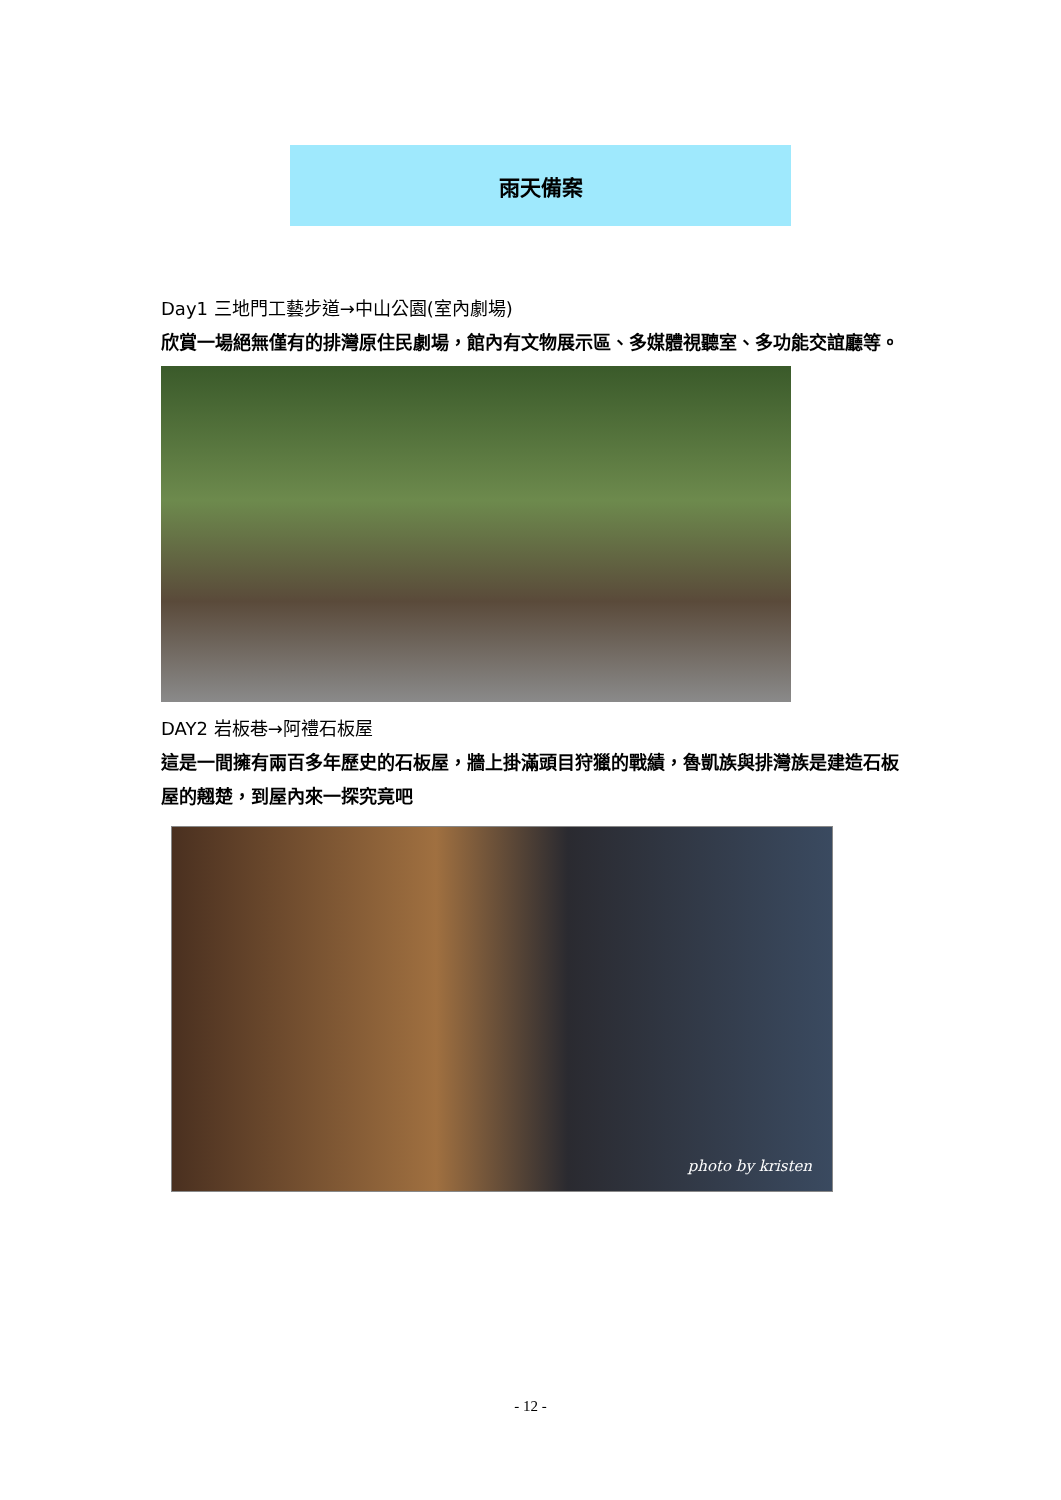雨天備案
Day1 三地門工藝步道→中山公園(室內劇場)
欣賞一場絕無僅有的排灣原住民劇場，館內有文物展示區、多媒體視聽室、多功能交誼廳等。
DAY2 岩板巷→阿禮石板屋
這是一間擁有兩百多年歷史的石板屋，牆上掛滿頭目狩獵的戰績，魯凱族與排灣族是建造石板屋的翹楚，到屋內來一探究竟吧
photo by kristen
- 12 -